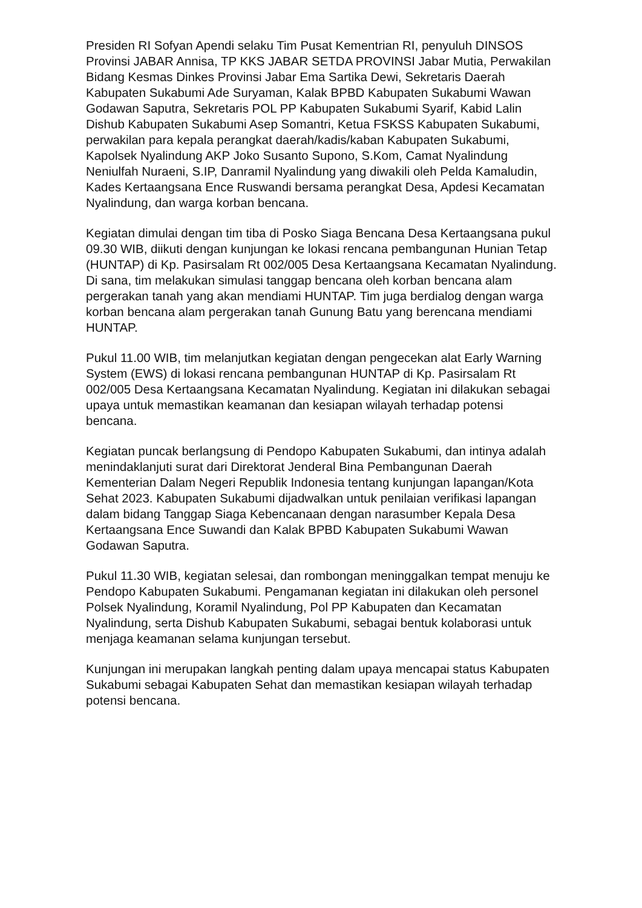Presiden RI Sofyan Apendi selaku Tim Pusat Kementrian RI, penyuluh DINSOS Provinsi JABAR Annisa, TP KKS JABAR SETDA PROVINSI Jabar Mutia, Perwakilan Bidang Kesmas Dinkes Provinsi Jabar Ema Sartika Dewi, Sekretaris Daerah Kabupaten Sukabumi Ade Suryaman, Kalak BPBD Kabupaten Sukabumi Wawan Godawan Saputra, Sekretaris POL PP Kabupaten Sukabumi Syarif, Kabid Lalin Dishub Kabupaten Sukabumi Asep Somantri, Ketua FSKSS Kabupaten Sukabumi, perwakilan para kepala perangkat daerah/kadis/kaban Kabupaten Sukabumi, Kapolsek Nyalindung AKP Joko Susanto Supono, S.Kom, Camat Nyalindung Neniulfah Nuraeni, S.IP, Danramil Nyalindung yang diwakili oleh Pelda Kamaludin, Kades Kertaangsana Ence Ruswandi bersama perangkat Desa, Apdesi Kecamatan Nyalindung, dan warga korban bencana.
Kegiatan dimulai dengan tim tiba di Posko Siaga Bencana Desa Kertaangsana pukul 09.30 WIB, diikuti dengan kunjungan ke lokasi rencana pembangunan Hunian Tetap (HUNTAP) di Kp. Pasirsalam Rt 002/005 Desa Kertaangsana Kecamatan Nyalindung. Di sana, tim melakukan simulasi tanggap bencana oleh korban bencana alam pergerakan tanah yang akan mendiami HUNTAP. Tim juga berdialog dengan warga korban bencana alam pergerakan tanah Gunung Batu yang berencana mendiami HUNTAP.
Pukul 11.00 WIB, tim melanjutkan kegiatan dengan pengecekan alat Early Warning System (EWS) di lokasi rencana pembangunan HUNTAP di Kp. Pasirsalam Rt 002/005 Desa Kertaangsana Kecamatan Nyalindung. Kegiatan ini dilakukan sebagai upaya untuk memastikan keamanan dan kesiapan wilayah terhadap potensi bencana.
Kegiatan puncak berlangsung di Pendopo Kabupaten Sukabumi, dan intinya adalah menindaklanjuti surat dari Direktorat Jenderal Bina Pembangunan Daerah Kementerian Dalam Negeri Republik Indonesia tentang kunjungan lapangan/Kota Sehat 2023. Kabupaten Sukabumi dijadwalkan untuk penilaian verifikasi lapangan dalam bidang Tanggap Siaga Kebencanaan dengan narasumber Kepala Desa Kertaangsana Ence Suwandi dan Kalak BPBD Kabupaten Sukabumi Wawan Godawan Saputra.
Pukul 11.30 WIB, kegiatan selesai, dan rombongan meninggalkan tempat menuju ke Pendopo Kabupaten Sukabumi. Pengamanan kegiatan ini dilakukan oleh personel Polsek Nyalindung, Koramil Nyalindung, Pol PP Kabupaten dan Kecamatan Nyalindung, serta Dishub Kabupaten Sukabumi, sebagai bentuk kolaborasi untuk menjaga keamanan selama kunjungan tersebut.
Kunjungan ini merupakan langkah penting dalam upaya mencapai status Kabupaten Sukabumi sebagai Kabupaten Sehat dan memastikan kesiapan wilayah terhadap potensi bencana.